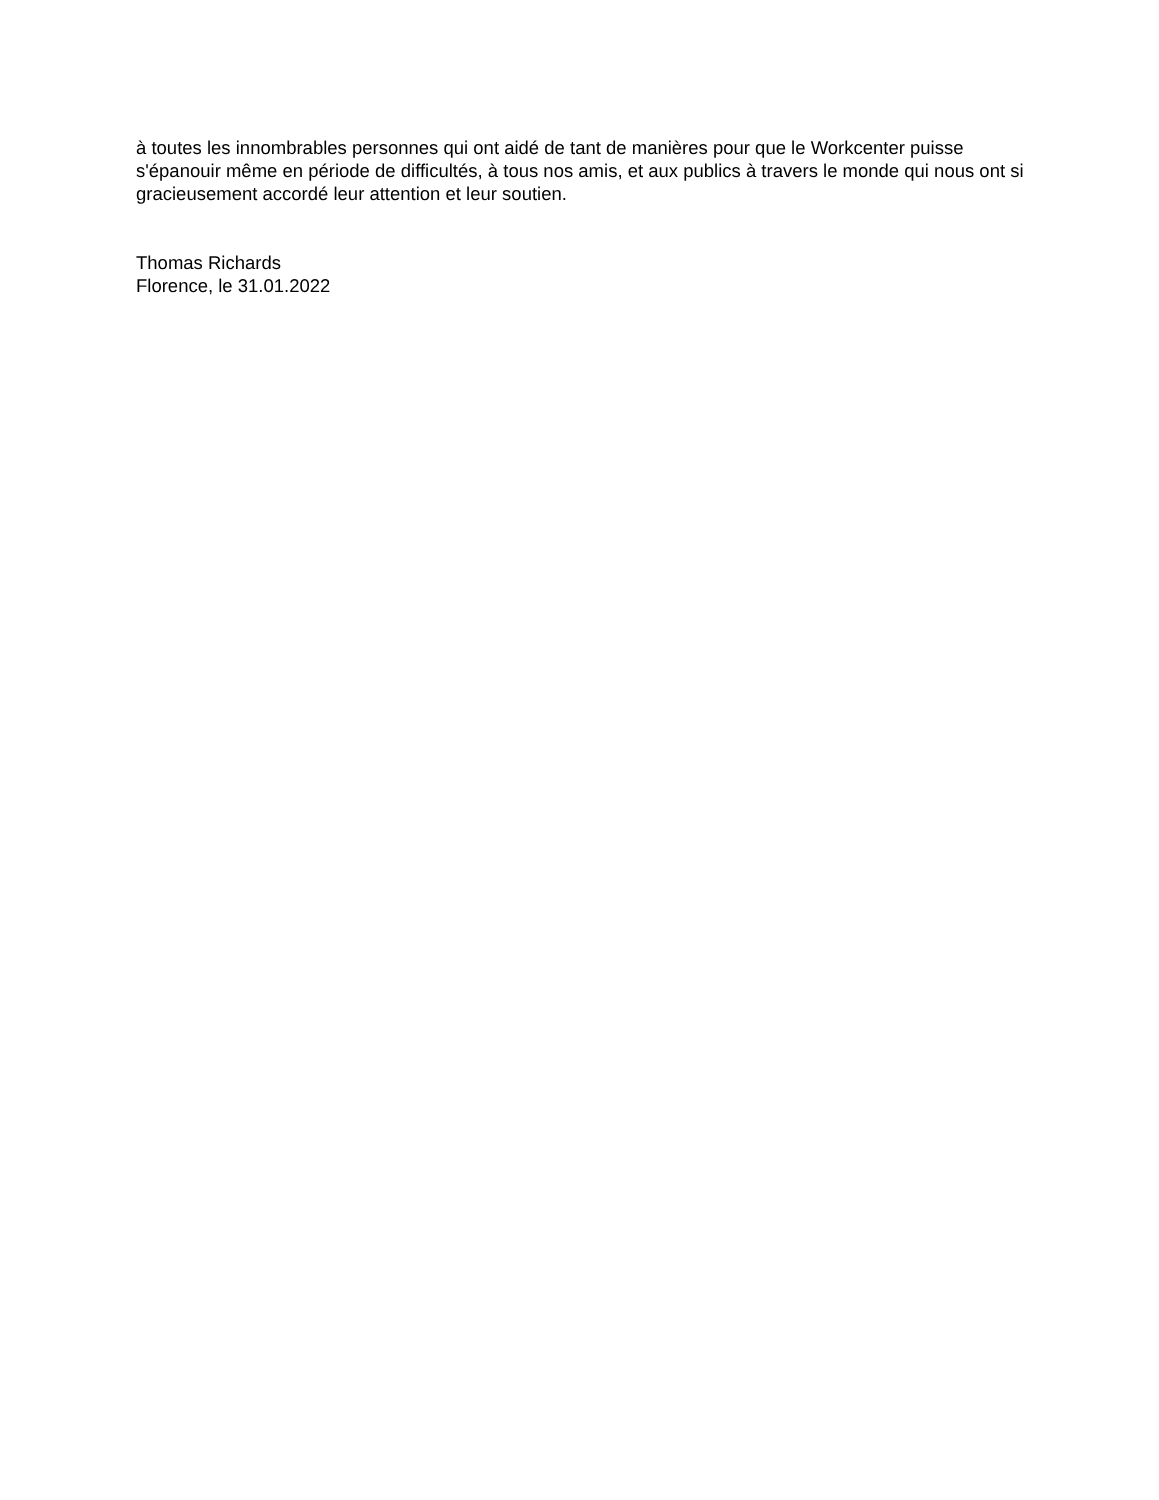à toutes les innombrables personnes qui ont aidé de tant de manières pour que le Workcenter puisse s'épanouir même en période de difficultés, à tous nos amis, et aux publics à travers le monde qui nous ont si gracieusement accordé leur attention et leur soutien.
Thomas Richards
Florence, le 31.01.2022